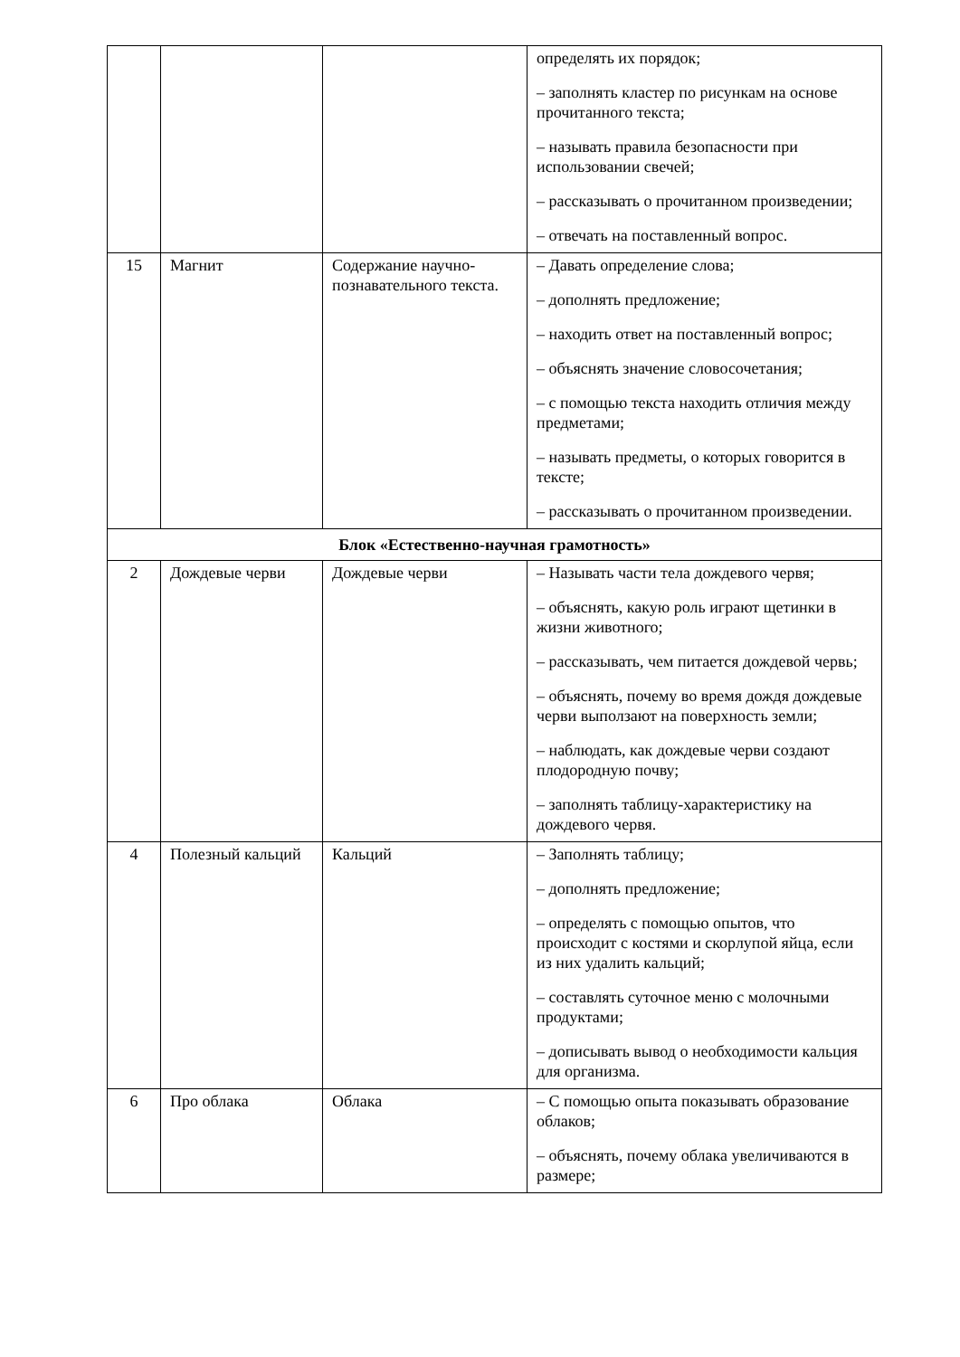| | | | определять их порядок; – заполнять кластер по рисункам на основе прочитанного текста; – называть правила безопасности при использовании свечей; – рассказывать о прочитанном произведении; – отвечать на поставленный вопрос. |
| 15 | Магнит | Содержание научно-познавательного текста. | – Давать определение слова; – дополнять предложение; – находить ответ на поставленный вопрос; – объяснять значение словосочетания; – с помощью текста находить отличия между предметами; – называть предметы, о которых говорится в тексте; – рассказывать о прочитанном произведении. |
| Блок «Естественно-научная грамотность» | | | |
| 2 | Дождевые черви | Дождевые черви | – Называть части тела дождевого червя; – объяснять, какую роль играют щетинки в жизни животного; – рассказывать, чем питается дождевой червь; – объяснять, почему во время дождя дождевые черви выползают на поверхность земли; – наблюдать, как дождевые черви создают плодородную почву; – заполнять таблицу-характеристику на дождевого червя. |
| 4 | Полезный кальций | Кальций | – Заполнять таблицу; – дополнять предложение; – определять с помощью опытов, что происходит с костями и скорлупой яйца, если из них удалить кальций; – составлять суточное меню с молочными продуктами; – дописывать вывод о необходимости кальция для организма. |
| 6 | Про облака | Облака | – С помощью опыта показывать образование облаков; – объяснять, почему облака увеличиваются в размере; |